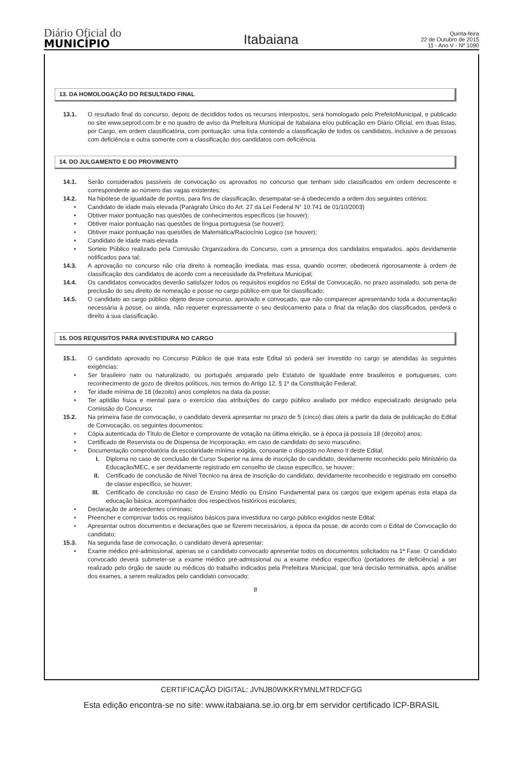Diário Oficial do
MUNICÍPIO
Itabaiana
Quinta-feira
22 de Outubro de 2015
11 - Ano V - Nº 1090
13. DA HOMOLOGAÇÃO DO RESULTADO FINAL
13.1. O resultado final do concurso, depois de decididos todos os recursos interpostos, será homologado pelo PrefeitoMunicipal, e publicado no site www.seprod.com.br e no quadro de aviso da Prefeitura Municipal de Itabaiana e/ou publicação em Diário Oficial, em duas listas, por Cargo, em ordem classificatória, com pontuação: uma lista contendo a classificação de todos os candidatos, inclusive a de pessoas com deficiência e outra somente com a classificação dos candidatos com deficiência.
14. DO JULGAMENTO E DO PROVIMENTO
14.1. Serão considerados passíveis de convocação os aprovados no concurso que tenham sido classificados em ordem decrescente e correspondente ao número das vagas existentes;
14.2. Na hipótese de igualdade de pontos, para fins de classificação, desempatar-se-á obedecendo a ordem dos seguintes critérios:
• Candidato de idade mais elevada (Parágrafo Único do Art. 27 da Lei Federal N° 10.741 de 01/10/2003)
• Obtiver maior pontuação nas questões de conhecimentos específicos (se houver);
• Obtiver maior pontuação nas questões de língua portuguesa (se houver);
• Obtiver maior pontuação nas questões de Matemática/Raciocínio Logico (se houver);
• Candidato de idade mais elevada
• Sorteio Público realizado pela Comissão Organizadora do Concurso, com a presença dos candidatos empatados, após devidamente notificados para tal;
14.3. A aprovação no concurso não cria direito à nomeação imediata, mas essa, quando ocorrer, obedecerá rigorosamente à ordem de classificação dos candidatos de acordo com a necessidade da Prefeitura Municipal;
14.4. Os candidatos convocados deverão satisfazer todos os requisitos exigidos no Edital de Convocação, no prazo assinalado, sob pena de preclusão do seu direito de nomeação e posse no cargo público em que foi classificado;
14.5. O candidato ao cargo público objeto desse concurso, aprovado e convocado, que não comparecer apresentando toda a documentação necessária à posse, ou ainda, não requerer expressamente o seu deslocamento para o final da relação dos classificados, perderá o direito à sua classificação.
15. DOS REQUISITOS PARA INVESTIDURA NO CARGO
15.1. O candidato aprovado no Concurso Público de que trata este Edital só poderá ser investido no cargo se atendidas às seguintes exigências:
• Ser brasileiro nato ou naturalizado, ou português amparado pelo Estatuto de Igualdade entre brasileiros e portugueses, com reconhecimento de gozo de direitos políticos, nos termos do Artigo 12, § 1º da Constituição Federal;
• Ter idade mínima de 18 (dezoito) anos completos na data da posse;
• Ter aptidão física e mental para o exercício das atribuições do cargo público avaliado por médico especializado designado pela Comissão do Concurso;
15.2. Na primeira fase de convocação, o candidato deverá apresentar no prazo de 5 (cinco) dias úteis a partir da data de publicação do Edital de Convocação, os seguintes documentos:
• Cópia autenticada do Título de Eleitor e comprovante de votação na última eleição, se à época já possuía 18 (dezoito) anos;
• Certificado de Reservista ou de Dispensa de Incorporação, em caso de candidato do sexo masculino;
• Documentação comprobatória da escolaridade mínima exigida, consoante o disposto no Anexo II deste Edital;
I. Diploma no caso de conclusão de Curso Superior na área de inscrição do candidato, devidamente reconhecido pelo Ministério da Educação/MEC, e ser devidamente registrado em conselho de classe específico, se houver;
II. Certificado de conclusão de Nível Técnico na área de inscrição do candidato, devidamente reconhecido e registrado em conselho de classe específico, se houver;
III. Certificado de conclusão no caso de Ensino Médio ou Ensino Fundamental para os cargos que exigem apenas esta etapa da educação básica, acompanhados dos respectivos históricos escolares;
• Declaração de antecedentes criminais;
• Preencher e comprovar todos os requisitos básicos para investidura no cargo público exigidos neste Edital;
• Apresentar outros documentos e declarações que se fizerem necessários, a época da posse, de acordo com o Edital de Convocação do candidato;
15.3. Na segunda fase de convocação, o candidato deverá apresentar:
• Exame médico pré-admissional, apenas se o candidato convocado apresentar todos os documentos solicitados na 1ª Fase. O candidato convocado deverá submeter-se a exame médico pré-admissional ou a exame médico específico (portadores de deficiência) a ser realizado pelo órgão de saúde ou médicos do trabalho indicados pela Prefeitura Municipal, que terá decisão terminativa, após análise dos exames, a serem realizados pelo candidato convocado;
8
CERTIFICAÇÃO DIGITAL: JVNJB0WKKRYMNLMTRDCFGG
Esta edição encontra-se no site: www.itabaiana.se.io.org.br em servidor certificado ICP-BRASIL